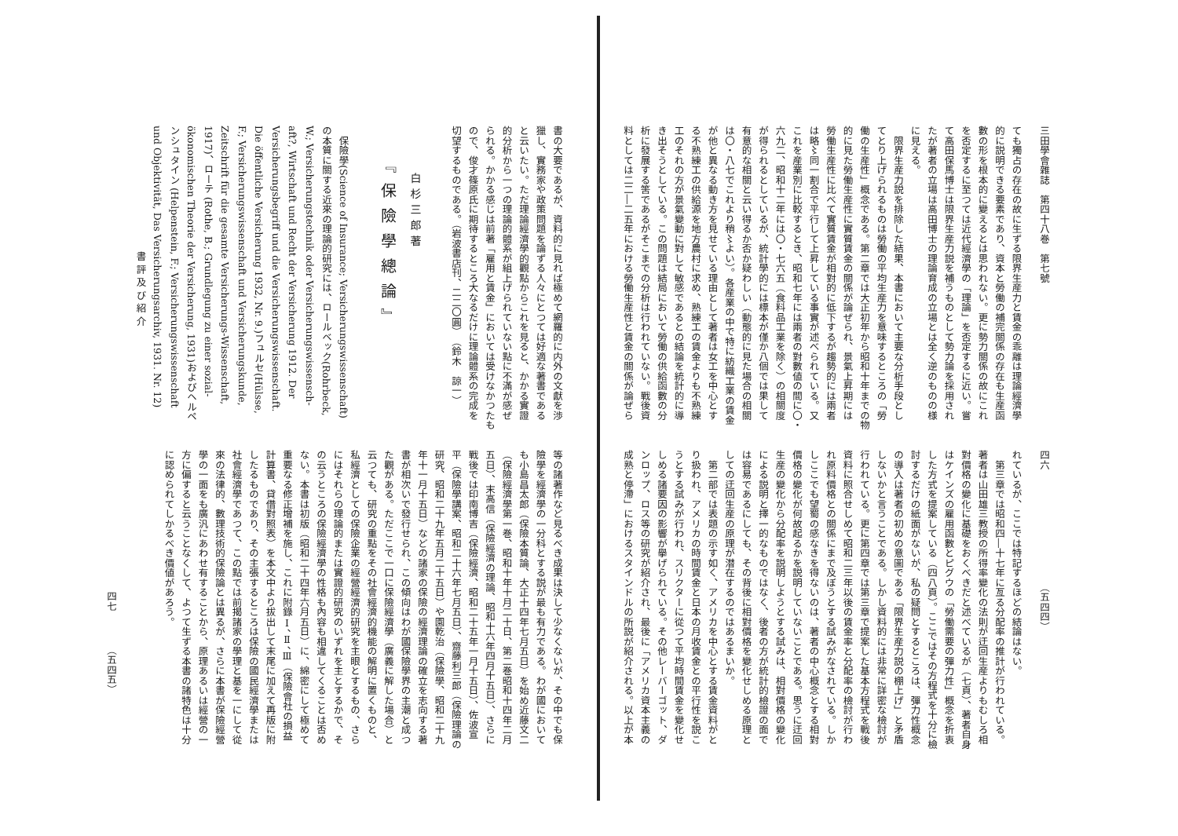三田學會雜誌　第四十八巻　第七號
ても獨占の存在の故に生ずる限界生産力と賃金の乖離は理論經濟學
的に説明できる要素であり、資本と勞働の補完關係の存在も生産函
數の形を根本的に變えるとは思われない。更に勢力關係の故にこれ
を否定するに至つては近代經濟學の「理論」を否定するに近い。嘗
て高田保馬博士は限界生産力説を補うものとして勢力論を採用され
たが著者の立場は高田博士の理論育成の立場とは全く逆のものの様
に見える。
　限界生産力説を排除した結果、本書において主要な分析手段とし
てとり上げられるものは勞働の平均生産力を意味するところの「勞
働の生産性」概念である。第二章では大正初年から昭和十年までの物
的に見た勞働生産性に實質賃金の關係が論ぜられ、景氣上昇期には
勞働生産性に比べて實質賃金が相對的に低下するが趨勢的には兩者
は略〻同一割合で平行して上昇している事實が述べられている。又
これを産業別に比較するとき、昭和七年には兩者の對數値の間に〇・
六九二、昭和十二年には〇・七六五（食料品工業を除く）の相關度
が得られるとしているが、統計學的には標本が僅か八個では果して
有意的な相關と云い得るか否か疑わしい（動態的に見た場合の相關
は〇・八七でこれより稍〻よい）。各産業の中で特に紡織工業の賃金
が他と異なる動き方を見せている理由として著者は女工を中心とす
る不熟練工の供給源を地方農村に求め、熟練工の賃金よりも不熟練
工のそれの方が景氣變動に對して敏感であるとの結論を統計的に導
き出そうとしている。この問題は結局において勞働の供給函數の分
析に發展する筈であるがそこまでの分析は行われていない。戰後資
料としては二二―二五年における勞働生産性と賃金の關係が論ぜら
四六　　　　　　　　　　　　（五四四）
れているが、ここでは特記するほどの結論はない。
　第三章では昭和四―十七年に亙る分配率の推計が行われている。
著者は山田雄三教授の所得率變化の法則が迂回生産よりもむしろ相
對價格の變化に基礎をおくべきだと述べているが（七頁）、著者自身
はケインズの雇用函數とピグウの「勞働需要の彈力性」概念を折衷
した方式を提案している（四八頁）。ここではその方程式を十分に檢
討するだけの紙面がないが、私の疑問とするところは、彈力性概念
の導入は著者の初めの意圖である「限界生産力説の棚上げ」と矛盾
しないかと言うことである。しかし資料的には非常に詳密な檢討が
行われている。更に第四章では第三章で提案した基本方程式を戰後
資料に照合せしめて昭和二三年以後の賃金率と分配率の檢討が行わ
れ原料價格との關係にまで及ぼうとする試みがなされている。しか
しここでも望蜀の感なきを得ないのは、著者の中心概念とする相對
價格の變化が何故起るかを説明していないことである。思うに迂回
生産の變化から分配率を説明しようとする試みは、相對價格の變化
による説明と擇一的なものではなく、後者の方が統計的檢證の面で
は容易であるにしても、その背後に相對價格を變化せしめる原理と
しての迂回生産の原理が潜在するのではあるまいか。
　第二部では表題の示す如く、アメリカを中心とする賃金資料がと
り扱われ、アメリカの時間賃金と日本の月收賃金との平行性を説こ
うとする試みが行われ、スリクターに從つて平均時間賃金を變化せ
しめる諸要因の影響が擧げられている。その他レーバーゴット、ダ
ンロップ、ロス等の研究が紹介され、最後に「アメリカ資本主義の
成熟と停滯」におけるスタインドルの所説が紹介される。以上が本
書の大要であるが、資料的に見れば極めて網羅的に内外の文獻を渉
獵し、實務家や政策問題を論ずる人々にとつては好適な著書である
と云いたい。ただ理論經濟學的觀點からこれを見ると、かかる實證
的分析から一つの理論的體系が組上げられていない點に不滿が感ぜ
られる。かかる感じは前著「雇用と賃金」においては受けなかつたも
ので、俊才篠原氏に期待するところ大なるだけに理論體系の完成を
切望するものである。（岩波書店刊、二二〇圓）　（鈴木　諒一）
白杉三郎著
『保險學總論』
　保險學(Science of Insurance; Versicherungswissenschaft)
の本質に關する近來の理論的研究には、ロールベック(Rohrbeck,
W.; Versicherungstechnik oder Versicherungswissensch-
aft?, Wirtschaft und Recht der Versicherung 1912. Der
Versicherungsbegriff und die Versicherungswissenschaft.
Die öffentliche Versicherung 1932, Nr. 9.)フュルセ(Hülsse,
F.; Versicherungswissenschaft und Versicherungskunde,
Zeitschrift für die gesamte Versicherungs-Wissenschaft,
1917)、ローテ (Rothe, B.; Grundlegung zu einer sozial-
ökonomischen Theorie der Versicherung, 1931)およびヘルペ
ンシュタイン (Helpenstein, F.; Versicherungswissenschaft
und Objektivität, Das Versicherungsarchiv, 1931. Nr. 12)
書評及び紹介
等の諸著作など見るべき成果は決して少なくないが、その中でも保
險學を經濟學の一分科とする説が最も有力である。わが國において
も小島昌太郎（保險本質論、大正十四年七月五日）を始め近藤文二
（保險經濟學第一巻、昭和十年十月二十日、第二巻昭和十四年二月
五日）、末高信（保險經濟の理論、昭和十六年四月十五日）、さらに
戰後では印南博吉（保險經濟、昭和二十五年一月十五日）、佐波宣
平（保險學講案、昭和二十六年七月五日）、齋藤利三郎（保險理論の
研究、昭和二十九年五月二十五日）や園乾治（保險學、昭和二十九
年十一月十五日）などの諸家の保險の經濟理論の確立を志向する著
書が相次いで發行せられ、この傾向はわが國保險學界の主潮と成つ
た觀がある。ただここで一口に保險經濟學（廣義に解した場合）と
云つても、研究の重點をその社會經濟的機能の解明に置くものと、
私經濟としての保險企業の經營經濟的研究を主眼とするもの、さら
にはそれらの理論的または實證的研究のいずれを主とするかで、そ
の云うところの保險經濟學の性格も內容も相違してくることは否め
ない。本書は初版（昭和二十四年六月五日）に、綿密にして極めて
重要なる修正增補を施し、これに附錄Ⅰ、Ⅱ、Ⅲ（保險會社の損益
計算書、貸借對照表）を本文中より拔出して末尾に加えて再版に附
したるものであり、その主張するところは保險の國民經濟學または
社會經濟學であつて、この點では前揭諸家の學理と基を一にして從
來の法律的、數理技術的保險論とは異るが、さらに本書が保險經營
學の一面をも廣汎にあわせ有することから、原理あるいは經營の一
方に偏すると云うことなくして、よつて生ずる本書の諸特色は十分
に認められてしかるべき價値があろう。
四七　　　　（五四五）